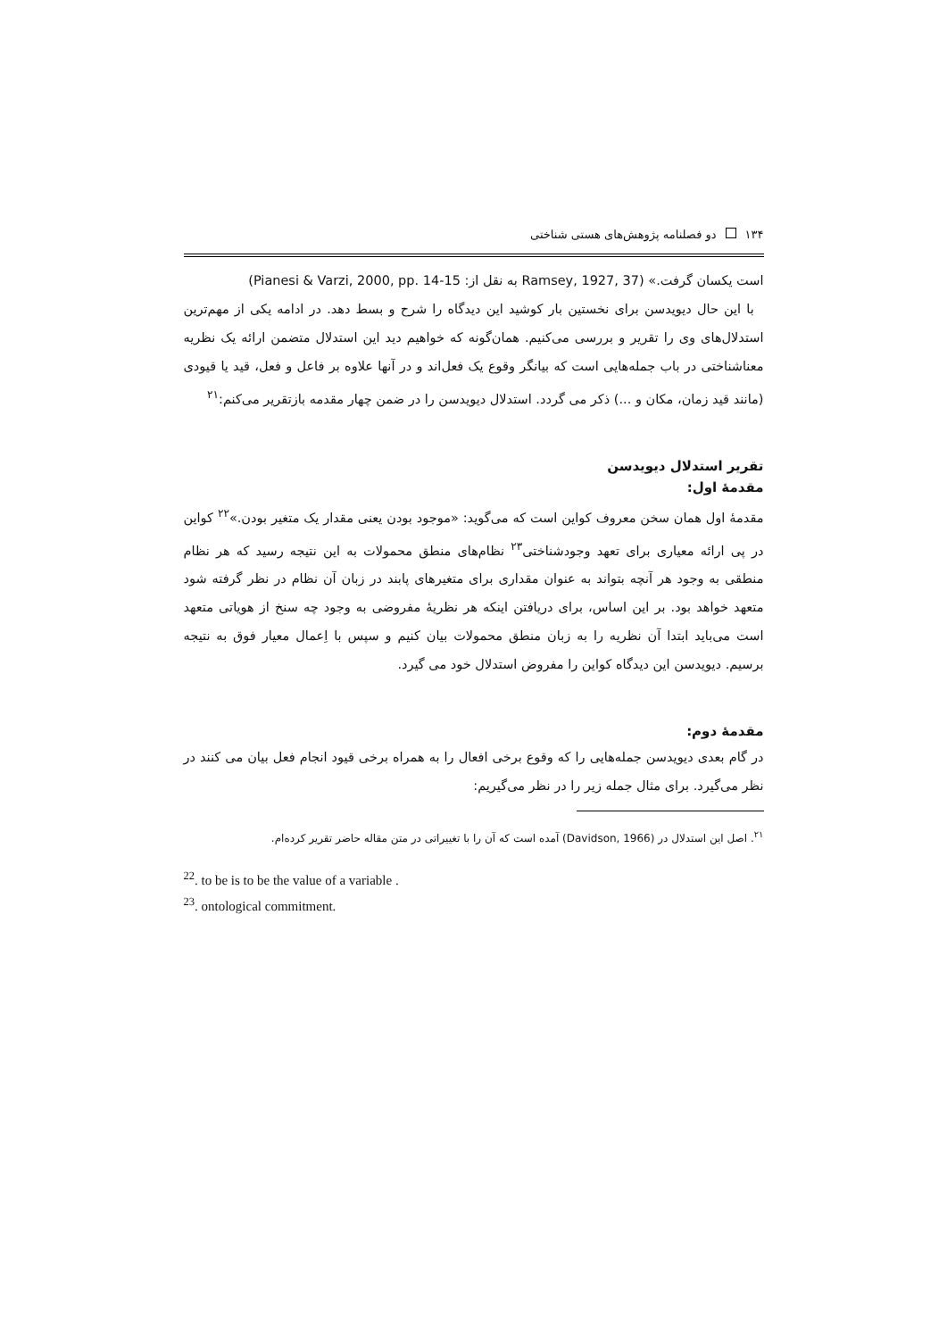۱۳۴ دو فصلنامه پژوهش‌های هستی شناختی
است یکسان گرفت.» (Ramsey, 1927, 37 به نقل از: Pianesi & Varzi, 2000, pp. 14-15)
با این حال دیویدسن برای نخستین بار کوشید این دیدگاه را شرح و بسط دهد. در ادامه یکی از مهم‌ترین استدلال‌های وی را تقریر و بررسی می‌کنیم. همان‌گونه که خواهیم دید این استدلال متضمن ارائه یک نظریه معناشناختی در باب جمله‌هایی است که بیانگر وقوع یک فعل‌اند و در آنها علاوه بر فاعل و فعل، قید یا قیودی (مانند قید زمان، مکان و ...) ذکر می گردد. استدلال دیویدسن را در ضمن چهار مقدمه بازتقریر می‌کنم:<sup>۲۱</sup>
تقریر استدلال دیویدسن
مقدمهٔ اول:
مقدمهٔ اول همان سخن معروف کواین است که می‌گوید: «موجود بودن یعنی مقدار یک متغیر بودن.»<sup>۲۲</sup> کواین در پی ارائه معیاری برای تعهد وجودشناختی<sup>۲۳</sup> نظام‌های منطق محمولات به این نتیجه رسید که هر نظام منطقی به وجود هر آنچه بتواند به عنوان مقداری برای متغیرهای پابند در زبان آن نظام در نظر گرفته شود متعهد خواهد بود. بر این اساس، برای دریافتن اینکه هر نظریهٔ مفروضی به وجود چه سنخ از هویاتی متعهد است می‌باید ابتدا آن نظریه را به زبان منطق محمولات بیان کنیم و سپس با اِعمال معیار فوق به نتیجه برسیم. دیویدسن این دیدگاه کواین را مفروض استدلال خود می گیرد.
مقدمهٔ دوم:
در گام بعدی دیویدسن جمله‌هایی را که وقوع برخی افعال را به همراه برخی قیود انجام فعل بیان می کنند در نظر می‌گیرد. برای مثال جمله زیر را در نظر می‌گیریم:
<sup>۲۱</sup>. اصل این استدلال در (Davidson, 1966) آمده است که آن را با تغییراتی در متن مقاله حاضر تقریر کرده‌ام.
<sup>22</sup>. to be is to be the value of a variable .
<sup>23</sup>. ontological commitment.